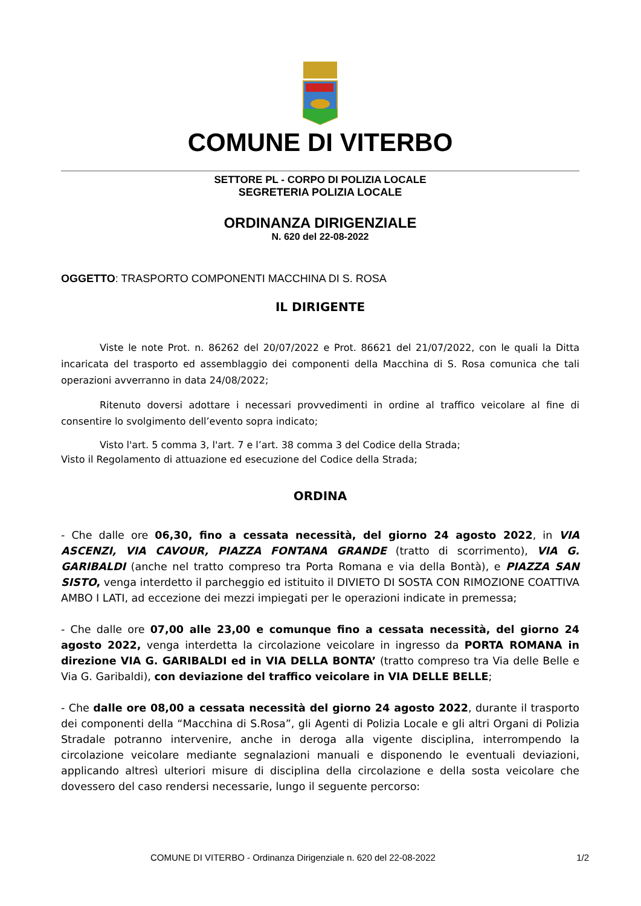COMUNE DI VITERBO
SETTORE PL - CORPO DI POLIZIA LOCALE
SEGRETERIA POLIZIA LOCALE
ORDINANZA DIRIGENZIALE
N. 620 del 22-08-2022
OGGETTO: TRASPORTO COMPONENTI MACCHINA DI S. ROSA
IL DIRIGENTE
Viste le note Prot. n. 86262 del 20/07/2022 e Prot. 86621 del 21/07/2022, con le quali la Ditta incaricata del trasporto ed assemblaggio dei componenti della Macchina di S. Rosa comunica che tali operazioni avverranno in data 24/08/2022;
Ritenuto doversi adottare i necessari provvedimenti in ordine al traffico veicolare al fine di consentire lo svolgimento dell’evento sopra indicato;
Visto l'art. 5 comma 3, l'art. 7 e l’art. 38 comma 3 del Codice della Strada;
Visto il Regolamento di attuazione ed esecuzione del Codice della Strada;
ORDINA
- Che dalle ore 06,30, fino a cessata necessità, del giorno 24 agosto 2022, in VIA ASCENZI, VIA CAVOUR, PIAZZA FONTANA GRANDE (tratto di scorrimento), VIA G. GARIBALDI (anche nel tratto compreso tra Porta Romana e via della Bontà), e PIAZZA SAN SISTO, venga interdetto il parcheggio ed istituito il DIVIETO DI SOSTA CON RIMOZIONE COATTIVA AMBO I LATI, ad eccezione dei mezzi impiegati per le operazioni indicate in premessa;
- Che dalle ore 07,00 alle 23,00 e comunque fino a cessata necessità, del giorno 24 agosto 2022, venga interdetta la circolazione veicolare in ingresso da PORTA ROMANA in direzione VIA G. GARIBALDI ed in VIA DELLA BONTA’ (tratto compreso tra Via delle Belle e Via G. Garibaldi), con deviazione del traffico veicolare in VIA DELLE BELLE;
- Che dalle ore 08,00 a cessata necessità del giorno 24 agosto 2022, durante il trasporto dei componenti della “Macchina di S.Rosa”, gli Agenti di Polizia Locale e gli altri Organi di Polizia Stradale potranno intervenire, anche in deroga alla vigente disciplina, interrompendo la circolazione veicolare mediante segnalazioni manuali e disponendo le eventuali deviazioni, applicando altresì ulteriori misure di disciplina della circolazione e della sosta veicolare che dovessero del caso rendersi necessarie, lungo il seguente percorso:
COMUNE DI VITERBO - Ordinanza Dirigenziale n. 620 del 22-08-2022 1/2